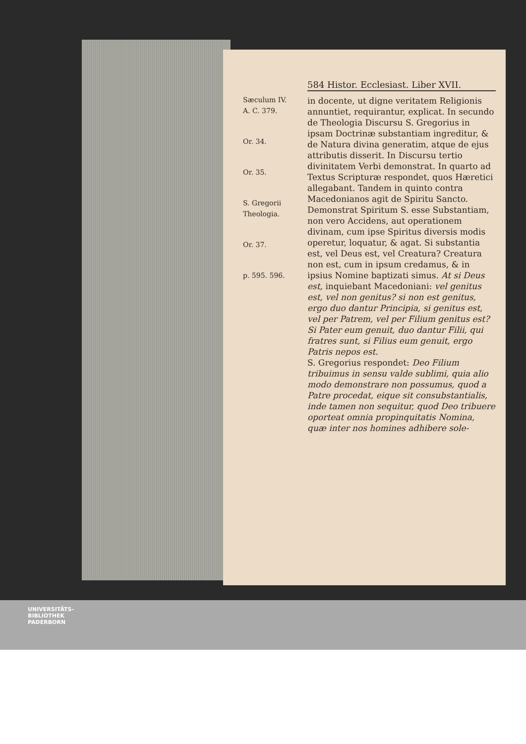Sæculum IV.
A. C. 379.
Or. 34.
Or. 35.
S. Gregorii Theologia.
Or. 37.
p. 595. 596.
584 Histor. Ecclesiast. Liber XVII.
in docente, ut digne veritatem Religionis annuntiet, requirantur, explicat. In secundo de Theologia Discursu S. Gregorius in ipsam Doctrinæ substantiam ingreditur, & de Natura divina generatim, atque de ejus attributis disserit. In Discursu tertio divinitatem Verbi demonstrat. In quarto ad Textus Scripturæ respondet, quos Hæretici allegabant. Tandem in quinto contra Macedonianos agit de Spiritu Sancto. Demonstrat Spiritum S. esse Substantiam, non vero Accidens, aut operationem divinam, cum ipse Spiritus diversis modis operetur, loquatur, & agat. Si substantia est, vel Deus est, vel Creatura? Creatura non est, cum in ipsum credamus, & in ipsius Nomine baptizati simus. At si Deus est, inquiebant Macedoniani: vel genitus est, vel non genitus? si non est genitus, ergo duo dantur Principia, si genitus est, vel per Patrem, vel per Filium genitus est? Si Pater eum genuit, duo dantur Filii, qui fratres sunt, si Filius eum genuit, ergo Patris nepos est.
S. Gregorius respondet: Deo Filium tribuimus in sensu valde sublimi, quia alio modo demonstrare non possumus, quod a Patre procedat, eique sit consubstantialis, inde tamen non sequitur, quod Deo tribuere oporteat omnia propinquitatis Nomina, quæ inter nos homines adhibere sole-
UNIVERSITÄTS-
BIBLIOTHEK
PADERBORN